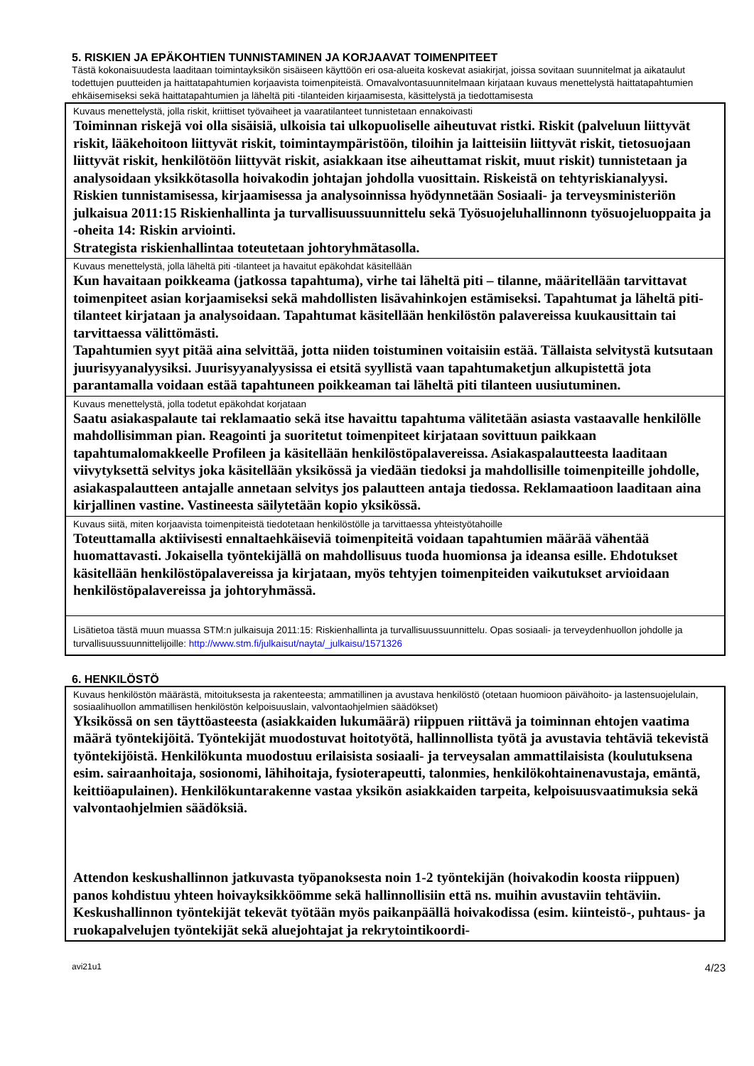5. RISKIEN JA EPÄKOHTIEN TUNNISTAMINEN JA KORJAAVAT TOIMENPITEET
Tästä kokonaisuudesta laaditaan toimintayksikön sisäiseen käyttöön eri osa-alueita koskevat asiakirjat, joissa sovitaan suunnitelmat ja aikataulut todettujen puutteiden ja haittatapahtumien korjaavista toimenpiteistä. Omavalvontasuunnitelmaan kirjataan kuvaus menettelystä haittatapahtumien ehkäisemiseksi sekä haittatapahtumien ja läheltä piti -tilanteiden kirjaamisesta, käsittelystä ja tiedottamisesta
| Kuvaus menettelystä, jolla riskit, kriittiset työvaiheet ja vaaratilanteet tunnistetaan ennakoivasti Toiminnan riskejä voi olla sisäisiä, ulkoisia tai ulkopuoliselle aiheutuvat ristki. Riskit (palveluun liittyvät riskit, lääkehoitoon liittyvät riskit, toimintaympäristöön, tiloihin ja laitteisiin liittyvät riskit, tietosuojaan liittyvät riskit, henkilötöön liittyvät riskit, asiakkaan itse aiheuttamat riskit, muut riskit) tunnistetaan ja analysoidaan yksikkötasolla hoivakodin johtajan johdolla vuosittain. Riskeistä on tehtyriskianalyysi. Riskien tunnistamisessa, kirjaamisessa ja analysoinnissa hyödynnetään Sosiaali- ja terveysministeriön julkaisua 2011:15 Riskienhallinta ja turvallisuussuunnittelu sekä Työsuojeluhallinnonn työsuojeluoppaita ja -oheita 14: Riskin arviointi. Strategista riskienhallintaa toteutetaan johtoryhmätasolla. |
| Kuvaus menettelystä, jolla läheltä piti -tilanteet ja havaitut epäkohdat käsitellään Kun havaitaan poikkeama (jatkossa tapahtuma), virhe tai läheltä piti – tilanne, määritellään tarvittavat toimenpiteet asian korjaamiseksi sekä mahdollisten lisävahinkojen estämiseksi. Tapahtumat ja läheltä piti-tilanteet kirjataan ja analysoidaan. Tapahtumat käsitellään henkilöstön palavereissa kuukausittain tai tarvittaessa välittömästi. Tapahtumien syyt pitää aina selvittää, jotta niiden toistuminen voitaisiin estää. Tällaista selvitystä kutsutaan juurisyyanalyysiksi. Juurisyyanalyysissa ei etsitä syyllistä vaan tapahtumaketjun alkupistettä jota parantamalla voidaan estää tapahtuneen poikkeaman tai läheltä piti tilanteen uusiutuminen. |
| Kuvaus menettelystä, jolla todetut epäkohdat korjataan Saatu asiakaspalaute tai reklamaatio sekä itse havaittu tapahtuma välitetään asiasta vastaavalle henkilölle mahdollisimman pian. Reagointi ja suoritetut toimenpiteet kirjataan sovittuun paikkaan tapahtumalomakkeelle Profileen ja käsitellään henkilöstöpalavereissa. Asiakaspalautteesta laaditaan viivytyksettä selvitys joka käsitellään yksikössä ja viedään tiedoksi ja mahdollisille toimenpiteille johdolle, asiakaspalautteen antajalle annetaan selvitys jos palautteen antaja tiedossa. Reklamaatioon laaditaan aina kirjallinen vastine. Vastineesta säilytetään kopio yksikössä. |
| Kuvaus siitä, miten korjaavista toimenpiteistä tiedotetaan henkilöstölle ja tarvittaessa yhteistyötahoille Toteuttamalla aktiivisesti ennaltaehkäiseviä toimenpiteitä voidaan tapahtumien määrää vähentää huomattavasti. Jokaisella työntekijällä on mahdollisuus tuoda huomionsa ja ideansa esille. Ehdotukset käsitellään henkilöstöpalavereissa ja kirjataan, myös tehtyjen toimenpiteiden vaikutukset arvioidaan henkilöstöpalavereissa ja johtoryhmässä. |
| Lisätietoa tästä muun muassa STM:n julkaisuja 2011:15: Riskienhallinta ja turvallisuussuunnittelu. Opas sosiaali- ja terveydenhuollon johdolle ja turvallisuussuunnittelijoille: http://www.stm.fi/julkaisut/nayta/_julkaisu/1571326 |
6. HENKILÖSTÖ
| Kuvaus henkilöstön määrästä, mitoituksesta ja rakenteesta; ammatillinen ja avustava henkilöstö (otetaan huomioon päivähoito- ja lastensuojelulain, sosiaalihuollon ammatillisen henkilöstön kelpoisuuslain, valvontaohjelmien säädökset) Yksikössä on sen täyttöasteesta (asiakkaiden lukumäärä) riippuen riittävä ja toiminnan ehtojen vaatima määrä työntekijöitä. Työntekijät muodostuvat hoitotyötä, hallinnollista työtä ja avustavia tehtäviä tekevistä työntekijöistä. Henkilökunta muodostuu erilaisista sosiaali- ja terveysalan ammattilaisista (koulutuksena esim. sairaanhoitaja, sosionomi, lähihoitaja, fysioterapeutti, talonmies, henkilökohtainenavustaja, emäntä, keittiöapulainen). Henkilökuntarakenne vastaa yksikön asiakkaiden tarpeita, kelpoisuusvaatimuksia sekä valvontaohjelmien säädöksiä. Attendon keskushallinnon jatkuvasta työpanoksesta noin 1-2 työntekijän (hoivakodin koosta riippuen) panos kohdistuu yhteen hoivayksikköömme sekä hallinnollisiin että ns. muihin avustaviin tehtäviin. Keskushallinnon työntekijät tekevät työtään myös paikanpäällä hoivakodissa (esim. kiinteistö-, puhtaus- ja ruokapalvelujen työntekijät sekä aluejohtajat ja rekrytointikoordi- |
avi21u1 4/23